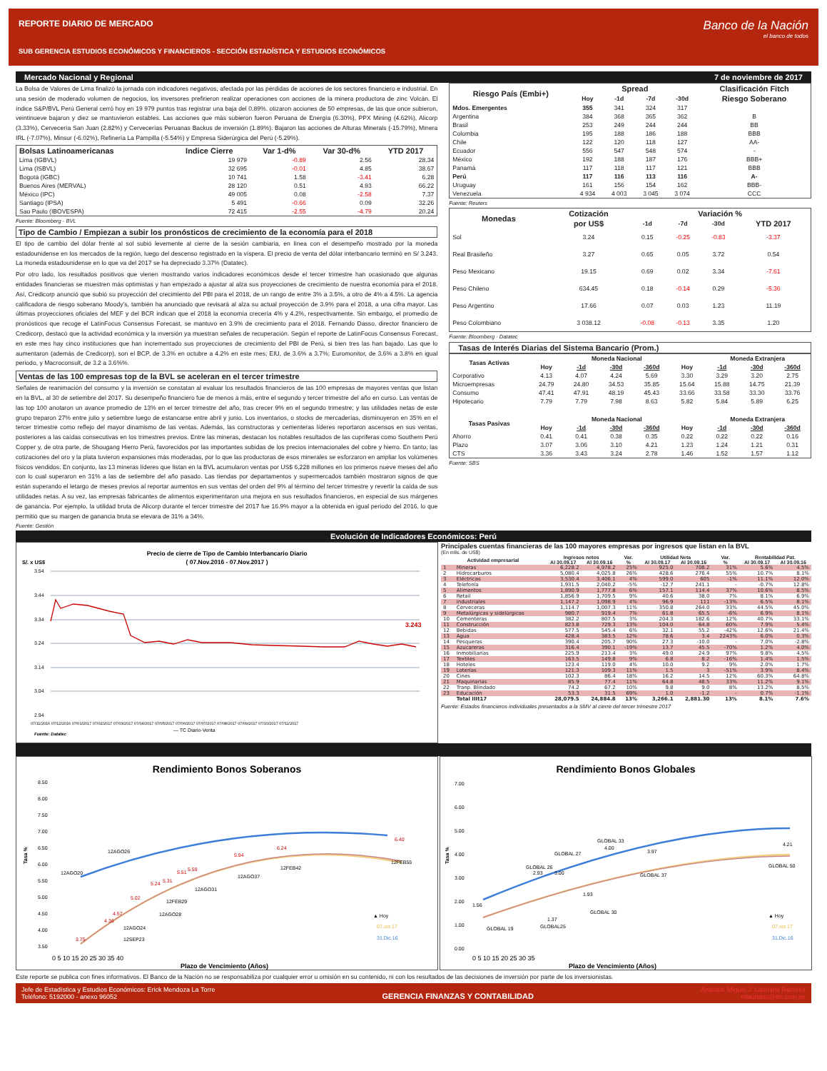REPORTE DIARIO DE MERCADO
SUB GERENCIA ESTUDIOS ECONÓMICOS Y FINANCIEROS - SECCIÓN ESTADÍSTICA Y ESTUDIOS ECONÓMICOS
Banco de la Nación
el banco de todos
Mercado Nacional y Regional 7 de noviembre de 2017
La Bolsa de Valores de Lima finalizó la jornada con indicadores negativos, afectada por las pérdidas de acciones de los sectores financiero e industrial. En una sesión de moderado volumen de negocios, los inversores prefirieron realizar operaciones con acciones de la minera productora de zinc Volcán. El índice S&P/BVL Perú General cerró hoy en 19 979 puntos tras registrar una baja del 0.89%. otizaron acciones de 50 empresas, de las que once subieron, veintinueve bajaron y diez se mantuvieron estables. Las acciones que más subieron fueron Peruana de Energía (6.30%), PPX Mining (4.62%), Alicorp (3.33%), Cervecería San Juan (2.82%) y Cervecerías Peruanas Backus de inversión (1.89%). Bajaron las acciones de Alturas Minerals (-15.79%), Minera IRL (-7.07%), Minsur (-6.02%), Refinería La Pampilla (-5.54%) y Empresa Siderúrgica del Perú (-5.29%).
| Bolsas Latinoamericanas | Indice Cierre | Var 1-d% | Var 30-d% | YTD 2017 |
| --- | --- | --- | --- | --- |
| Lima (IGBVL) | 19 979 | -0.89 | 2.56 | 28.34 |
| Lima (ISBVL) | 32 695 | -0.01 | 4.85 | 38.67 |
| Bogotá (IGBC) | 10 741 | 1.58 | -3.41 | 6.28 |
| Buenos Aires (MERVAL) | 28 120 | 0.51 | 4.93 | 66.22 |
| México (IPC) | 49 005 | 0.08 | -2.58 | 7.37 |
| Santiago (IPSA) | 5 491 | -0.66 | 0.09 | 32.26 |
| Sao Paulo (IBOVESPA) | 72 415 | -2.55 | -4.79 | 20.24 |
Fuente: Bloomberg - BVL
Tipo de Cambio / Empiezan a subir los pronósticos de crecimiento de la economía para el 2018
El tipo de cambio del dólar frente al sol subió levemente al cierre de la sesión cambiaria, en línea con el desempeño mostrado por la moneda estadounidense en los mercados de la región, luego del descenso registrado en la víspera. El precio de venta del dólar interbancario terminó en S/ 3.243. La moneda estadounidense en lo que va del 2017 se ha depreciado 3.37% (Datatec).
Por otro lado, los resultados positivos que vienen mostrando varios indicadores económicos desde el tercer trimestre han ocasionado que algunas entidades financieras se muestren más optimistas y han empezado a ajustar al alza sus proyecciones de crecimiento de nuestra economía para el 2018. Así, Credicorp anunció que subió su proyección del crecimiento del PBI para el 2018, de un rango de entre 3% a 3.5%, a otro de 4% a 4.5%. La agencia calificadora de riesgo soberano Moody's, también ha anunciado que revisará al alza su actual proyección de 3.9% para el 2018, a una cifra mayor. Las últimas proyecciones oficiales del MEF y del BCR indican que el 2018 la economía crecería 4% y 4.2%, respectivamente. Sin embargo, el promedio de pronósticos que recoge el LatinFocus Consensus Forecast, se mantuvo en 3.9% de crecimiento para el 2018. Fernando Dasso, director financiero de Credicorp, destacó que la actividad económica y la inversión ya muestran señales de recuperación. Según el reporte de LatinFocus Consensus Forecast, en este mes hay cinco instituciones que han incrementado sus proyecciones de crecimiento del PBI de Perú, si bien tres las han bajado. Las que lo aumentaron (además de Credicorp), son el BCP, de 3.3% en octubre a 4.2% en este mes; EIU, de 3.6% a 3.7%; Euromonitor, de 3.6% a 3.8% en igual periodo, y Macroconsult, de 3.2 a 3.6%%.
Ventas de las 100 empresas top de la BVL se aceleran en el tercer trimestre
Señales de reanimación del consumo y la inversión se constatan al evaluar los resultados financieros de las 100 empresas de mayores ventas que listan en la BVL, al 30 de setiembre del 2017. Su desempeño financiero fue de menos a más, entre el segundo y tercer trimestre del año en curso. Las ventas de las top 100 anotaron un avance promedio de 13% en el tercer trimestre del año, tras crecer 9% en el segundo trimestre; y las utilidades netas de este grupo treparon 27% entre julio y setiembre luego de estancarse entre abril y junio. Los inventarios, o stocks de mercaderías, disminuyeron en 35% en el tercer trimestre como reflejo del mayor dinamismo de las ventas. Además, las constructoras y cementeras líderes reportaron ascensos en sus ventas, posteriores a las caídas consecutivas en los trimestres previos. Entre las mineras, destacan los notables resultados de las cupríferas como Southern Perú Copper y, de otra parte, de Shougang Hierro Perú, favorecidos por las importantes subidas de los precios internacionales del cobre y hierro. En tanto, las cotizaciones del oro y la plata tuvieron expansiones más moderadas, por lo que las productoras de esos minerales se esforzaron en ampliar los volúmenes físicos vendidos. En conjunto, las 13 mineras líderes que listan en la BVL acumularon ventas por US$ 6,228 millones en los primeros nueve meses del año con lo cual superaron en 31% a las de setiembre del año pasado. Las tiendas por departamentos y supermercados también mostraron signos de que están superando el letargo de meses previos al reportar aumentos en sus ventas del orden del 9% al término del tercer trimestre y revertir la caída de sus utilidades netas. A su vez, las empresas fabricantes de alimentos experimentaron una mejora en sus resultados financieros, en especial de sus márgenes de ganancia. Por ejemplo, la utilidad bruta de Alicorp durante el tercer trimestre del 2017 fue 16.9% mayor a la obtenida en igual periodo del 2016, lo que permitió que su margen de ganancia bruta se elevara de 31% a 34%.
Fuente: Gestión
| Riesgo País (Embi+) | Spread | | | | Clasificación Fitch |
| --- | --- | --- | --- | --- | --- |
| | Hoy | -1d | -7d | -30d | Riesgo Soberano |
| Mdos. Emergentes | 355 | 341 | 324 | 317 | |
| Argentina | 384 | 368 | 365 | 362 | B |
| Brasil | 253 | 249 | 244 | 244 | BB |
| Colombia | 195 | 188 | 186 | 188 | BBB |
| Chile | 122 | 120 | 118 | 127 | AA- |
| Ecuador | 556 | 547 | 548 | 574 | - |
| México | 192 | 188 | 187 | 176 | BBB+ |
| Panamá | 117 | 118 | 117 | 121 | BBB |
| Perú | 117 | 116 | 113 | 116 | A- |
| Uruguay | 161 | 156 | 154 | 162 | BBB- |
| Venezuela | 4 934 | 4 003 | 3 045 | 3 074 | CCC |
Fuente: Reuters
| Monedas | Cotización | Variación % | | | |
| --- | --- | --- | --- | --- | --- |
| | por US$ | -1d | -7d | -30d | YTD 2017 |
| Sol | 3.24 | 0.15 | -0.25 | -0.83 | -3.37 |
| Real Brasileño | 3.27 | 0.65 | 0.05 | 3.72 | 0.54 |
| Peso Mexicano | 19.15 | 0.69 | 0.02 | 3.34 | -7.61 |
| Peso Chileno | 634.45 | 0.18 | -0.14 | 0.29 | -5.36 |
| Peso Argentino | 17.66 | 0.07 | 0.03 | 1.23 | 11.19 |
| Peso Colombiano | 3 038.12 | -0.08 | -0.13 | 3.35 | 1.20 |
Fuente: Bloomberg - Datatec
Tasas de Interés Diarias del Sistema Bancario (Prom.)
| Tasas Activas | | Moneda Nacional | | | | Moneda Extranjera | | |
| --- | --- | --- | --- | --- | --- | --- | --- | --- |
| | Hoy | -1d | -30d | -360d | Hoy | -1d | -30d | -360d |
| Corporativo | 4.13 | 4.07 | 4.24 | 5.69 | 3.30 | 3.29 | 3.20 | 2.75 |
| Microempresas | 24.79 | 24.80 | 34.53 | 35.85 | 15.64 | 15.88 | 14.75 | 21.39 |
| Consumo | 47.41 | 47.91 | 48.19 | 45.43 | 33.66 | 33.58 | 33.30 | 33.76 |
| Hipotecario | 7.79 | 7.79 | 7.98 | 8.63 | 5.82 | 5.84 | 5.89 | 6.25 |
| Tasas Pasivas | | Moneda Nacional | | | | Moneda Extranjera | | |
| | Hoy | -1d | -30d | -360d | Hoy | -1d | -30d | -360d |
| Ahorro | 0.41 | 0.41 | 0.38 | 0.35 | 0.22 | 0.22 | 0.22 | 0.16 |
| Plazo | 3.07 | 3.06 | 3.10 | 4.21 | 1.23 | 1.24 | 1.21 | 0.31 |
| CTS | 3.36 | 3.43 | 3.24 | 2.78 | 1.46 | 1.52 | 1.57 | 1.12 |
Fuente: SBS
Evolución de Indicadores Económicos: Perú
Precio de cierre de Tipo de Cambio Interbancario Diario
( 07.Nov.2016 - 07.Nov.2017 )
S/. x US$
3.54
3.44
3.34
3.24
3.14
3.04
2.94
3.243
Fuente: Datatec
— TC Diario-Venta
07/11/2016 07/12/2016 07/01/2017 07/02/2017 07/03/2017 07/04/2017 07/05/2017 07/06/2017 07/07/2017 07/08/2017 07/09/2017 07/10/2017 07/11/2017
Principales cuentas financieras de las 100 mayores empresas por ingresos que listan en la BVL
(En mlls. de US$)
| Actividad empresarial | | Ingresos netos | | Var. | Utilidad Neta | | Var. | Rentabilidad Pat. | |
| --- | --- | --- | --- | --- | --- | --- | --- | --- | --- |
| | | Al 30.09.17 | Al 30.09.16 | % | Al 30.09.17 | Al 30.09.16 | % | Al 30.09.17 | Al 30.09.16 |
| 1 | Mineras | 6,228.2 | 4,978.2 | 25% | 925.0 | 708.2 | 31% | 5.6% | 4.5% |
| 2 | Hidrocarburos | 5,080.4 | 4,025.8 | 26% | 428.6 | 276.4 | 55% | 10.7% | 8.1% |
| 3 | Eléctricas | 3,530.4 | 3,406.1 | 4% | 599.0 | 605 | -1% | 11.1% | 12.0% |
| 4 | Telefonía | 1,931.5 | 2,040.2 | -5% | -12.7 | 241.1 | - | -0.7% | 12.8% |
| 5 | Alimentos | 1,890.9 | 1,777.8 | 6% | 157.1 | 114.4 | 37% | 10.6% | 8.5% |
| 6 | Retail | 1,856.9 | 1,709.5 | 9% | 40.6 | 38.0 | 7% | 8.1% | 6.9% |
| 7 | industriales | 1,147.2 | 1,098.9 | 4% | 96.9 | 111 | -13% | 6.5% | 8.1% |
| 8 | Cerveceras | 1,114.7 | 1,007.3 | 11% | 350.8 | 264.0 | 33% | 44.5% | 45.0% |
| 9 | Metalúrgicas y sidelúrgicas | 980.7 | 919.4 | 7% | 61.8 | 65.5 | -6% | 6.9% | 8.1% |
| 10 | Cementeras | 382.2 | 807.5 | 3% | 204.3 | 182.6 | 12% | 40.7% | 33.1% |
| 11 | Construcción | 823.8 | 729.3 | 13% | 104.0 | 64.8 | 60% | 7.9% | 5.4% |
| 12 | Bebidas | 577.5 | 545.4 | 6% | 32.1 | 55.2 | -42% | 12.6% | 21.4% |
| 13 | Agua | 428.4 | 383.5 | 12% | 78.6 | 3.4 | 2243% | 6.0% | 0.3% |
| 14 | Pesqueras | 390.4 | 205.7 | 90% | 27.3 | -10.0 | - | 7.0% | -2.8% |
| 15 | Azucareras | 316.4 | 390.1 | -19% | 13.7 | 45.5 | -70% | 1.2% | 4.0% |
| 16 | Inmobiliarias | 225.9 | 213.4 | 3% | 49.0 | 24.9 | 97% | 9.8% | 4.5% |
| 17 | Textiles | 163.5 | 149.8 | 9% | 6.8 | 8.2 | -16% | 1.4% | 1.5% |
| 18 | Hoteles | 123.4 | 119.0 | 4% | 10.0 | 9.2 | 9% | 2.0% | 1.7% |
| 19 | Loterías | 121.3 | 109.3 | 11% | 1.5 | 3 | -51% | 3.9% | 8.4% |
| 20 | Cines | 102.3 | 86.4 | 18% | 16.2 | 14.5 | 12% | 60.3% | 64.8% |
| 21 | Maquinarias | 85.9 | 77.4 | 11% | 64.8 | 48.5 | 33% | 11.2% | 9.1% |
| 22 | Tranp. Blindado | 74.2 | 67.2 | 10% | 9.8 | 9.0 | 8% | 13.2% | 8.5% |
| 23 | Educación | 53.3 | 31.5 | 69% | 1.0 | -1.2 | - | 0.7% | -1.1% |
| | Total IIIt17 | 28,079.5 | 24,884.8 | 13% | 3,266.1 | 2,881.30 | 13% | 8.1% | 7.6% |
Fuente: Estados financieros individuales presentados a la SMV al cierre del tercer trimestre 2017
Rendimiento Bonos Soberanos
8.50
8.00
7.50
7.00
6.50
6.00
5.50
5.00
4.50
4.00
3.50
12AGO20
12AGO26
12SEP23
12AGO24
12AGO28
12FEB29
12AGO31
12AGO37
12FEB42
12FEB55
3.75
4.36
4.57
5.02
5.24
5.31
5.51
5.59
5.94
6.24
6.40
▲ Hoy
07.oct.17
31.Dic.16
Tasa %
0 5 10 15 20 25 30 35 40
Plazo de Vencimiento (Años)
Rendimiento Bonos Globales
7.00
6.00
5.00
4.00
3.00
2.00
1.00
0.00
1.56
1.37
1.93
2.93
3.00
4.00
3.97
4.21
GLOBAL 19
GLOBAL25
GLOBAL 30
GLOBAL 26
GLOBAL 27
GLOBAL 33
GLOBAL 37
GLOBAL 50
▲ Hoy
07.oct.17
31.Dic.16
Tasa %
0 5 10 15 20 25 30 35
Plazo de Vencimiento (Años)
Este reporte se publica con fines informativos. El Banco de la Nación no se responsabiliza por cualquier error u omisión en su contenido, ni con los resultados de las decisiones de inversión por parte de los inversionistas.
Jefe de Estadística y Estudios Económicos: Erick Mendoza La Torre
Teléfono: 5192000 - anexo 96052
GERENCIA FINANZAS Y CONTABILIDAD
Analista: Miguel J. Lauriano Ramírez
mlauriano@bn.com.pe